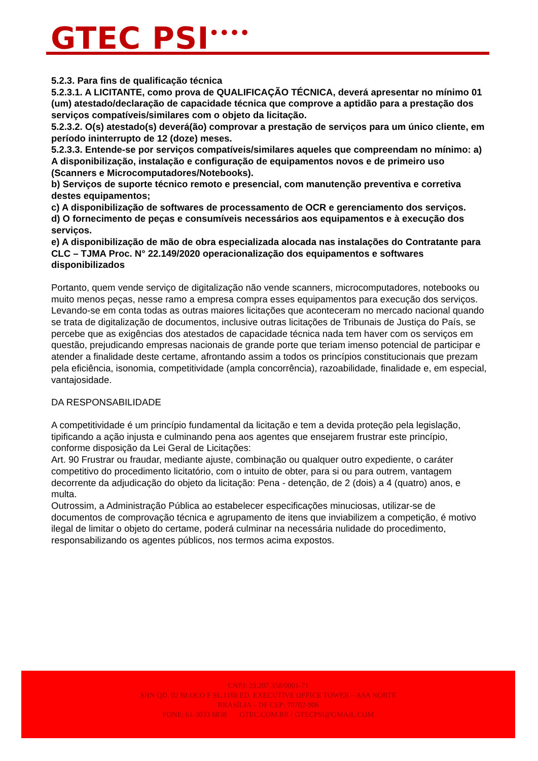GTEC PSI<sup>••••</sup>
5.2.3. Para fins de qualificação técnica
5.2.3.1. A LICITANTE, como prova de QUALIFICAÇÃO TÉCNICA, deverá apresentar no mínimo 01 (um) atestado/declaração de capacidade técnica que comprove a aptidão para a prestação dos serviços compatíveis/similares com o objeto da licitação.
5.2.3.2. O(s) atestado(s) deverá(ão) comprovar a prestação de serviços para um único cliente, em período ininterrupto de 12 (doze) meses.
5.2.3.3. Entende-se por serviços compatíveis/similares aqueles que compreendam no mínimo: a) A disponibilização, instalação e configuração de equipamentos novos e de primeiro uso (Scanners e Microcomputadores/Notebooks).
b) Serviços de suporte técnico remoto e presencial, com manutenção preventiva e corretiva destes equipamentos;
c) A disponibilização de softwares de processamento de OCR e gerenciamento dos serviços.
d) O fornecimento de peças e consumíveis necessários aos equipamentos e à execução dos serviços.
e) A disponibilização de mão de obra especializada alocada nas instalações do Contratante para CLC – TJMA Proc. N° 22.149/2020 operacionalização dos equipamentos e softwares disponibilizados
Portanto, quem vende serviço de digitalização não vende scanners, microcomputadores, notebooks ou muito menos peças, nesse ramo a empresa compra esses equipamentos para execução dos serviços.
Levando-se em conta todas as outras maiores licitações que aconteceram no mercado nacional quando se trata de digitalização de documentos, inclusive outras licitações de Tribunais de Justiça do País, se percebe que as exigências dos atestados de capacidade técnica nada tem haver com os serviços em questão, prejudicando empresas nacionais de grande porte que teriam imenso potencial de participar e atender a finalidade deste certame, afrontando assim a todos os princípios constitucionais que prezam pela eficiência, isonomia, competitividade (ampla concorrência), razoabilidade, finalidade e, em especial, vantajosidade.
DA RESPONSABILIDADE
A competitividade é um princípio fundamental da licitação e tem a devida proteção pela legislação, tipificando a ação injusta e culminando pena aos agentes que ensejarem frustrar este princípio, conforme disposição da Lei Geral de Licitações:
Art. 90 Frustrar ou fraudar, mediante ajuste, combinação ou qualquer outro expediente, o caráter competitivo do procedimento licitatório, com o intuito de obter, para si ou para outrem, vantagem decorrente da adjudicação do objeto da licitação: Pena - detenção, de 2 (dois) a 4 (quatro) anos, e multa.
Outrossim, a Administração Pública ao estabelecer especificações minuciosas, utilizar-se de documentos de comprovação técnica e agrupamento de itens que inviabilizem a competição, é motivo ilegal de limitar o objeto do certame, poderá culminar na necessária nulidade do procedimento, responsabilizando os agentes públicos, nos termos acima expostos.
CNPJ: 29.207.358/0001-71
SHN QD. 02 BLOCO F SL.1108 ED. EXECUTIVE OFFICE TOWER – ASA NORTE
BRASÍLIA – DF CEP: 70702-906
FONE: 61-3033 6838 GTEC.COM.BR / GTECPSI@GMAIL.COM